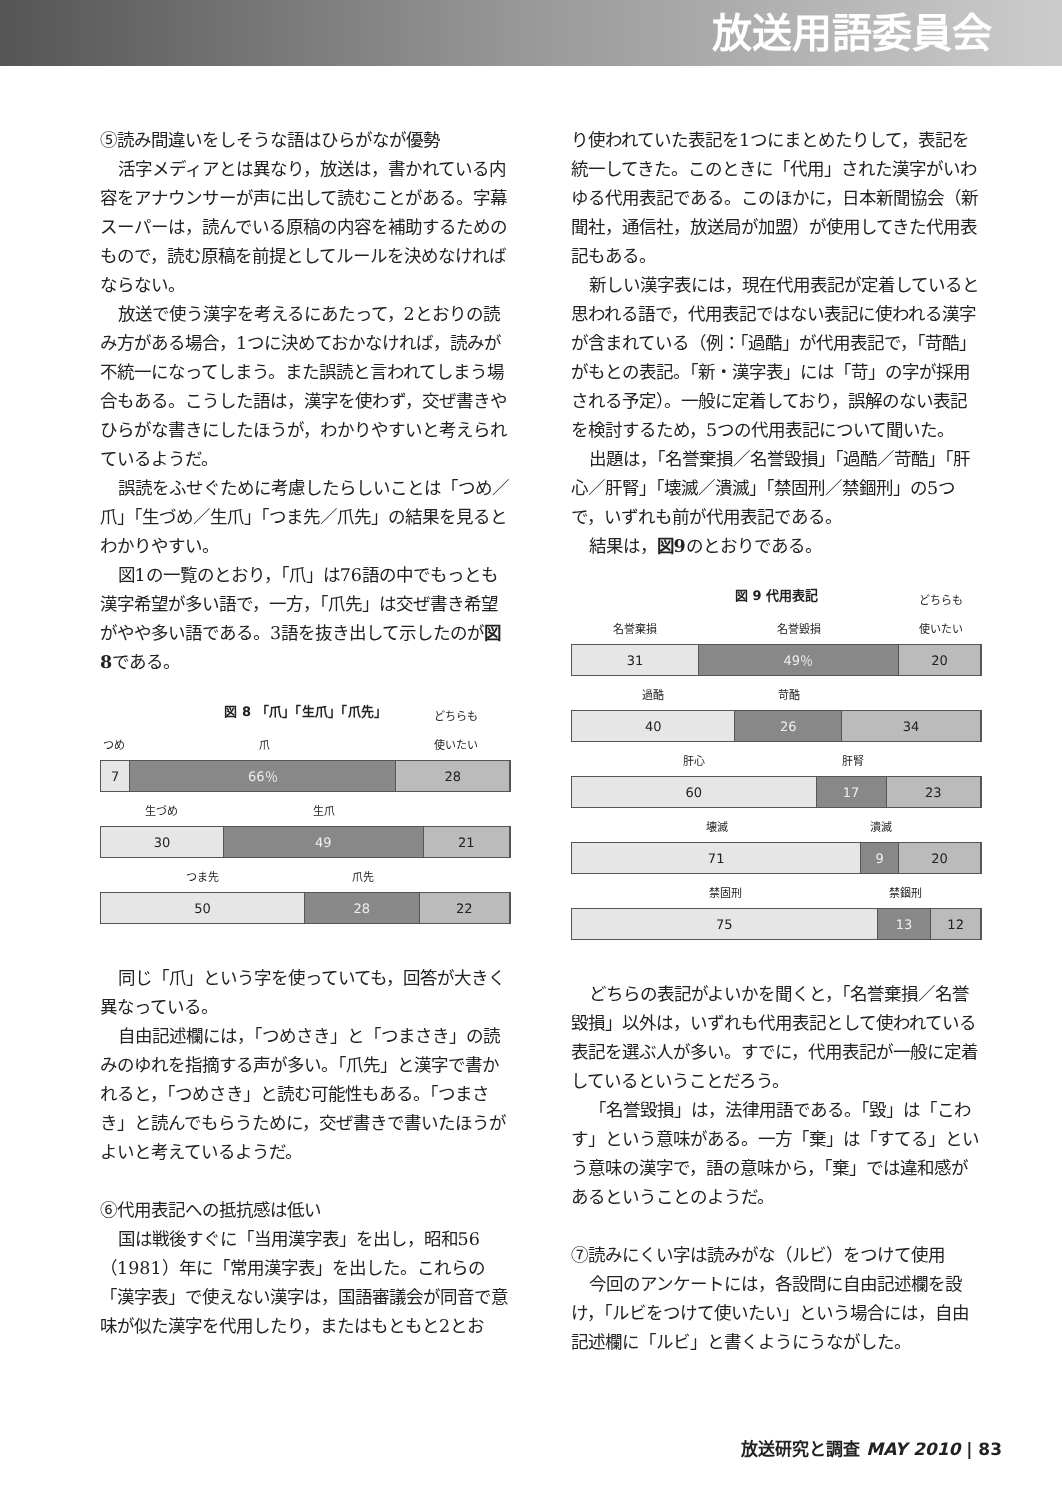放送用語委員会
⑤読み間違いをしそうな語はひらがなが優勢
活字メディアとは異なり，放送は，書かれている内容をアナウンサーが声に出して読むことがある。字幕スーパーは，読んでいる原稿の内容を補助するためのもので，読む原稿を前提としてルールを決めなければならない。
放送で使う漢字を考えるにあたって，2とおりの読み方がある場合，1つに決めておかなければ，読みが不統一になってしまう。また誤読と言われてしまう場合もある。こうした語は，漢字を使わず，交ぜ書きやひらがな書きにしたほうが，わかりやすいと考えられているようだ。
誤読をふせぐために考慮したらしいことは「つめ／爪」「生づめ／生爪」「つま先／爪先」の結果を見るとわかりやすい。
図1の一覧のとおり，「爪」は76語の中でもっとも漢字希望が多い語で，一方，「爪先」は交ぜ書き希望がやや多い語である。3語を抜き出して示したのが図8である。
図 8 「爪」「生爪」「爪先」
つめ
爪
どちらも
使いたい
7 66％ 28
生づめ
生爪
30 49 21
つま先
爪先
50 28 22
同じ「爪」という字を使っていても，回答が大きく異なっている。
自由記述欄には，「つめさき」と「つまさき」の読みのゆれを指摘する声が多い。「爪先」と漢字で書かれると，「つめさき」と読む可能性もある。「つまさき」と読んでもらうために，交ぜ書きで書いたほうがよいと考えているようだ。
⑥代用表記への抵抗感は低い
国は戦後すぐに「当用漢字表」を出し，昭和56（1981）年に「常用漢字表」を出した。これらの「漢字表」で使えない漢字は，国語審議会が同音で意味が似た漢字を代用したり，またはもともと2とお
り使われていた表記を1つにまとめたりして，表記を統一してきた。このときに「代用」された漢字がいわゆる代用表記である。このほかに，日本新聞協会（新聞社，通信社，放送局が加盟）が使用してきた代用表記もある。
新しい漢字表には，現在代用表記が定着していると思われる語で，代用表記ではない表記に使われる漢字が含まれている（例：「過酷」が代用表記で，「苛酷」がもとの表記。「新・漢字表」には「苛」の字が採用される予定）。一般に定着しており，誤解のない表記を検討するため，5つの代用表記について聞いた。
出題は，「名誉棄損／名誉毀損」「過酷／苛酷」「肝心／肝腎」「壊滅／潰滅」「禁固刑／禁錮刑」の5つで，いずれも前が代用表記である。
結果は，図9のとおりである。
図 9 代用表記
名誉棄損
名誉毀損
どちらも
使いたい
31 49％ 20
過酷
苛酷
40 26 34
肝心
肝腎
60 17 23
壊滅
潰滅
71 9 20
禁固刑
禁錮刑
75 13 12
どちらの表記がよいかを聞くと，「名誉棄損／名誉毀損」以外は，いずれも代用表記として使われている表記を選ぶ人が多い。すでに，代用表記が一般に定着しているということだろう。
「名誉毀損」は，法律用語である。「毀」は「こわす」という意味がある。一方「棄」は「すてる」という意味の漢字で，語の意味から，「棄」では違和感があるということのようだ。
⑦読みにくい字は読みがな（ルビ）をつけて使用
今回のアンケートには，各設問に自由記述欄を設け，「ルビをつけて使いたい」という場合には，自由記述欄に「ルビ」と書くようにうながした。
放送研究と調査 MAY 2010 | 83